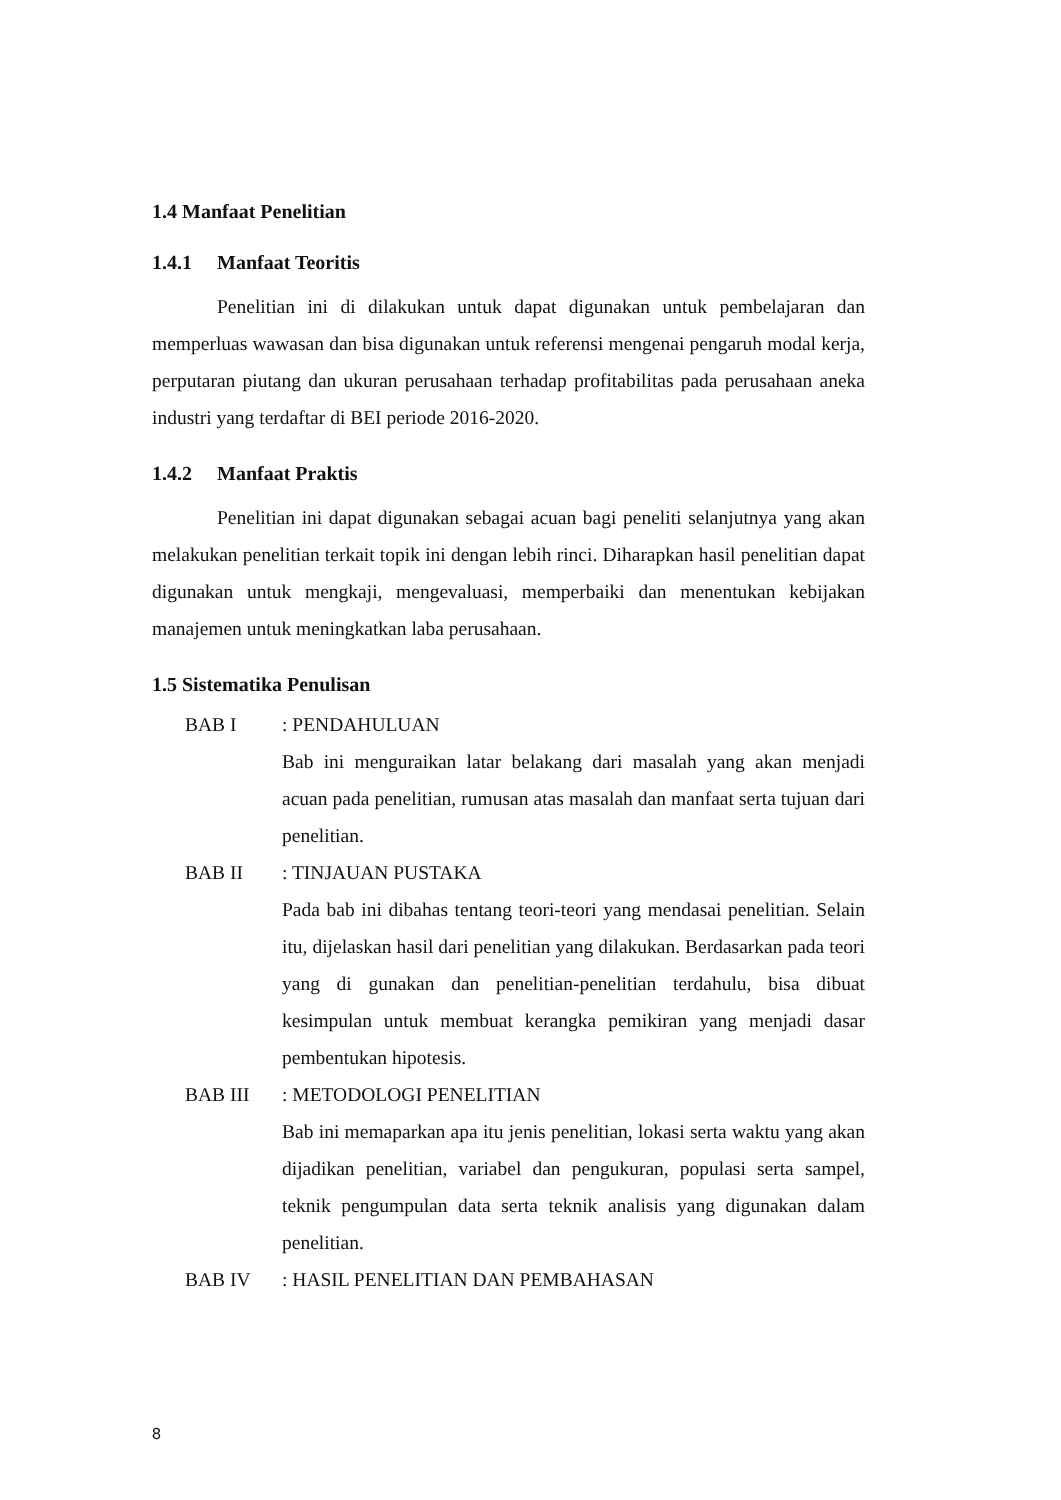1.4 Manfaat Penelitian
1.4.1 Manfaat Teoritis
Penelitian ini di dilakukan untuk dapat digunakan untuk pembelajaran dan memperluas wawasan dan bisa digunakan untuk referensi mengenai pengaruh modal kerja, perputaran piutang dan ukuran perusahaan terhadap profitabilitas pada perusahaan aneka industri yang terdaftar di BEI periode 2016-2020.
1.4.2 Manfaat Praktis
Penelitian ini dapat digunakan sebagai acuan bagi peneliti selanjutnya yang akan melakukan penelitian terkait topik ini dengan lebih rinci. Diharapkan hasil penelitian dapat digunakan untuk mengkaji, mengevaluasi, memperbaiki dan menentukan kebijakan manajemen untuk meningkatkan laba perusahaan.
1.5 Sistematika Penulisan
BAB I : PENDAHULUAN
Bab ini menguraikan latar belakang dari masalah yang akan menjadi acuan pada penelitian, rumusan atas masalah dan manfaat serta tujuan dari penelitian.
BAB II : TINJAUAN PUSTAKA
Pada bab ini dibahas tentang teori-teori yang mendasai penelitian. Selain itu, dijelaskan hasil dari penelitian yang dilakukan. Berdasarkan pada teori yang di gunakan dan penelitian-penelitian terdahulu, bisa dibuat kesimpulan untuk membuat kerangka pemikiran yang menjadi dasar pembentukan hipotesis.
BAB III : METODOLOGI PENELITIAN
Bab ini memaparkan apa itu jenis penelitian, lokasi serta waktu yang akan dijadikan penelitian, variabel dan pengukuran, populasi serta sampel, teknik pengumpulan data serta teknik analisis yang digunakan dalam penelitian.
BAB IV : HASIL PENELITIAN DAN PEMBAHASAN
8